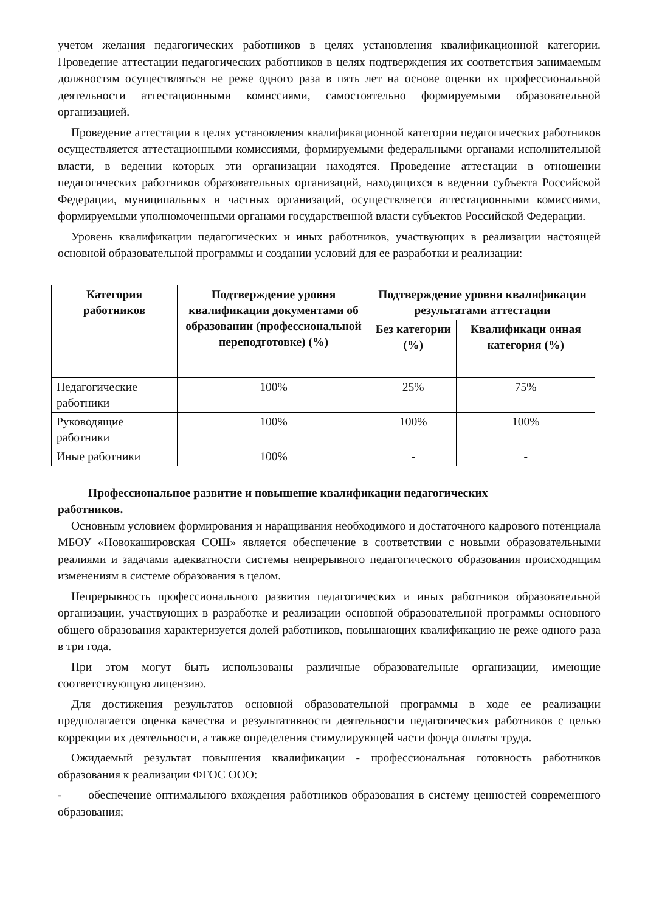учетом желания педагогических работников в целях установления квалификационной категории. Проведение аттестации педагогических работников в целях подтверждения их соответствия занимаемым должностям осуществляться не реже одного раза в пять лет на основе оценки их профессиональной деятельности аттестационными комиссиями, самостоятельно формируемыми образовательной организацией.
Проведение аттестации в целях установления квалификационной категории педагогических работников осуществляется аттестационными комиссиями, формируемыми федеральными органами исполнительной власти, в ведении которых эти организации находятся. Проведение аттестации в отношении педагогических работников образовательных организаций, находящихся в ведении субъекта Российской Федерации, муниципальных и частных организаций, осуществляется аттестационными комиссиями, формируемыми уполномоченными органами государственной власти субъектов Российской Федерации.
Уровень квалификации педагогических и иных работников, участвующих в реализации настоящей основной образовательной программы и создании условий для ее разработки и реализации:
| Категория работников | Подтверждение уровня квалификации документами об образовании (профессиональной переподготовке) (%) | Подтверждение уровня квалификации результатами аттестации | |
| --- | --- | --- | --- |
| | | Без категории (%) | Квалификаци онная категория (%) |
| Педагогические работники | 100% | 25% | 75% |
| Руководящие работники | 100% | 100% | 100% |
| Иные работники | 100% | - | - |
Профессиональное развитие и повышение квалификации педагогических
работников.
Основным условием формирования и наращивания необходимого и достаточного кадрового потенциала МБОУ «Новокашировская СОШ» является обеспечение в соответствии с новыми образовательными реалиями и задачами адекватности системы непрерывного педагогического образования происходящим изменениям в системе образования в целом.
Непрерывность профессионального развития педагогических и иных работников образовательной организации, участвующих в разработке и реализации основной образовательной программы основного общего образования характеризуется долей работников, повышающих квалификацию не реже одного раза в три года.
При этом могут быть использованы различные образовательные организации, имеющие соответствующую лицензию.
Для достижения результатов основной образовательной программы в ходе ее реализации предполагается оценка качества и результативности деятельности педагогических работников с целью коррекции их деятельности, а также определения стимулирующей части фонда оплаты труда.
Ожидаемый результат повышения квалификации - профессиональная готовность работников образования к реализации ФГОС ООО:
- обеспечение оптимального вхождения работников образования в систему ценностей современного образования;